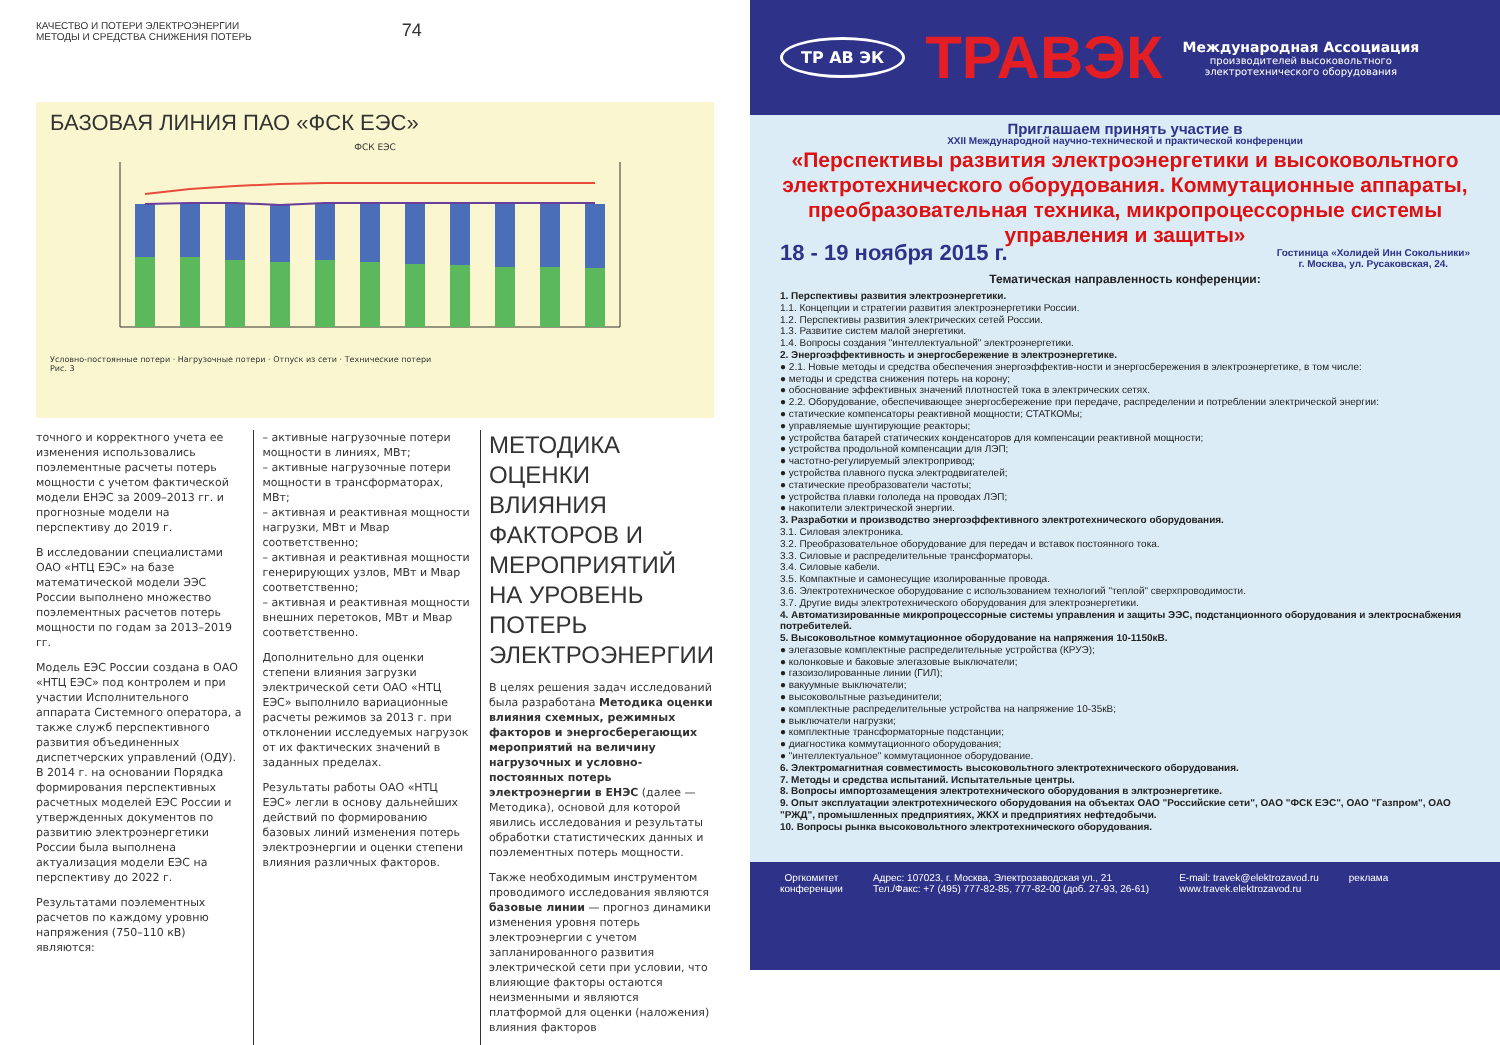КАЧЕСТВО И ПОТЕРИ ЭЛЕКТРОЭНЕРГИИ
МЕТОДЫ И СРЕДСТВА СНИЖЕНИЯ ПОТЕРЬ
74
БАЗОВАЯ ЛИНИЯ ПАО «ФСК ЕЭС»
ФСК ЕЭС
Условно-постоянные потери · Нагрузочные потери · Отпуск из сети · Технические потери
Рис. 3
точного и корректного учета ее изменения использовались поэлементные расчеты потерь мощности с учетом фактической модели ЕНЭС за 2009–2013 гг. и прогнозные модели на перспективу до 2019 г.
В исследовании специалистами ОАО «НТЦ ЕЭС» на базе математической модели ЭЭС России выполнено множество поэлементных расчетов потерь мощности по годам за 2013–2019 гг.
Модель ЕЭС России создана в ОАО «НТЦ ЕЭС» под контролем и при участии Исполнительного аппарата Системного оператора, а также служб перспективного развития объединенных диспетчерских управлений (ОДУ). В 2014 г. на основании Порядка формирования перспективных расчетных моделей ЕЭС России и утвержденных документов по развитию электроэнергетики России была выполнена актуализация модели ЕЭС на перспективу до 2022 г.
Результатами поэлементных расчетов по каждому уровню напряжения (750–110 кВ) являются:
– активные нагрузочные потери мощности в линиях, МВт;
– активные нагрузочные потери мощности в трансформаторах, МВт;
– активная и реактивная мощности нагрузки, МВт и Мвар соответственно;
– активная и реактивная мощности генерирующих узлов, МВт и Мвар соответственно;
– активная и реактивная мощности внешних перетоков, МВт и Мвар соответственно.
Дополнительно для оценки степени влияния загрузки электрической сети ОАО «НТЦ ЕЭС» выполнило вариационные расчеты режимов за 2013 г. при отклонении исследуемых нагрузок от их фактических значений в заданных пределах.
Результаты работы ОАО «НТЦ ЕЭС» легли в основу дальнейших действий по формированию базовых линий изменения потерь электроэнергии и оценки степени влияния различных факторов.
МЕТОДИКА ОЦЕНКИ ВЛИЯНИЯ ФАКТОРОВ И МЕРОПРИЯТИЙ НА УРОВЕНЬ ПОТЕРЬ ЭЛЕКТРОЭНЕРГИИ
В целях решения задач исследований была разработана Методика оценки влияния схемных, режимных факторов и энергосберегающих мероприятий на величину нагрузочных и условно-постоянных потерь электроэнергии в ЕНЭС (далее — Методика), основой для которой явились исследования и результаты обработки статистических данных и поэлементных потерь мощности.
Также необходимым инструментом проводимого исследования являются базовые линии — прогноз динамики изменения уровня потерь электроэнергии с учетом запланированного развития электрической сети при условии, что влияющие факторы остаются неизменными и являются платформой для оценки (наложения) влияния факторов
ТР АВ ЭК
ТРАВЭК
Международная Ассоциация
производителей высоковольтного
электротехнического оборудования
Приглашаем принять участие в
XXII Международной научно-технической и практической конференции
«Перспективы развития электроэнергетики и высоковольтного электротехнического оборудования. Коммутационные аппараты, преобразовательная техника, микропроцессорные системы управления и защиты»
18 - 19 ноября 2015 г. Гостиница «Холидей Инн Сокольники»
г. Москва, ул. Русаковская, 24.
Тематическая направленность конференции:
1. Перспективы развития электроэнергетики.
1.1. Концепции и стратегии развития электроэнергетики России.
1.2. Перспективы развития электрических сетей России.
1.3. Развитие систем малой энергетики.
1.4. Вопросы создания "интеллектуальной" электроэнергетики.
2. Энергоэффективность и энергосбережение в электроэнергетике.
● 2.1. Новые методы и средства обеспечения энергоэффектив-ности и энергосбережения в электроэнергетике, в том числе:
● методы и средства снижения потерь на корону;
● обоснование эффективных значений плотностей тока в электрических сетях.
● 2.2. Оборудование, обеспечивающее энергосбережение при передаче, распределении и потреблении электрической энергии:
● статические компенсаторы реактивной мощности; СТАТКОМы;
● управляемые шунтирующие реакторы;
● устройства батарей статических конденсаторов для компенсации реактивной мощности;
● устройства продольной компенсации для ЛЭП;
● частотно-регулируемый электропривод;
● устройства плавного пуска электродвигателей;
● статические преобразователи частоты;
● устройства плавки гололеда на проводах ЛЭП;
● накопители электрической энергии.
3. Разработки и производство энергоэффективного электротехнического оборудования.
3.1. Силовая электроника.
3.2. Преобразовательное оборудование для передач и вставок постоянного тока.
3.3. Силовые и распределительные трансформаторы.
3.4. Силовые кабели.
3.5. Компактные и самонесущие изолированные провода.
3.6. Электротехническое оборудование с использованием технологий "теплой" сверхпроводимости.
3.7. Другие виды электротехнического оборудования для электроэнергетики.
4. Автоматизированные микропроцессорные системы управления и защиты ЭЭС, подстанционного оборудования и электроснабжения потребителей.
5. Высоковольтное коммутационное оборудование на напряжения 10-1150кВ.
● элегазовые комплектные распределительные устройства (КРУЭ);
● колонковые и баковые элегазовые выключатели;
● газоизолированные линии (ГИЛ);
● вакуумные выключатели;
● высоковольтные разъединители;
● комплектные распределительные устройства на напряжение 10-35кВ;
● выключатели нагрузки;
● комплектные трансформаторные подстанции;
● диагностика коммутационного оборудования;
● "интеллектуальное" коммутационное оборудование.
6. Электромагнитная совместимость высоковольтного электротехнического оборудования.
7. Методы и средства испытаний. Испытательные центры.
8. Вопросы импортозамещения электротехнического оборудования в элктроэнергетике.
9. Опыт эксплуатации электротехнического оборудования на объектах ОАО "Российские сети", ОАО "ФСК ЕЭС", ОАО "Газпром", ОАО "РЖД", промышленных предприятиях, ЖКХ и предприятиях нефтедобычи.
10. Вопросы рынка высоковольтного электротехнического оборудования.
Оргкомитет
конференции
Адрес: 107023, г. Москва, Электрозаводская ул., 21
Тел./Факс: +7 (495) 777-82-85, 777-82-00 (доб. 27-93, 26-61)
E-mail: travek@elektrozavod.ru
www.travek.elektrozavod.ru
реклама